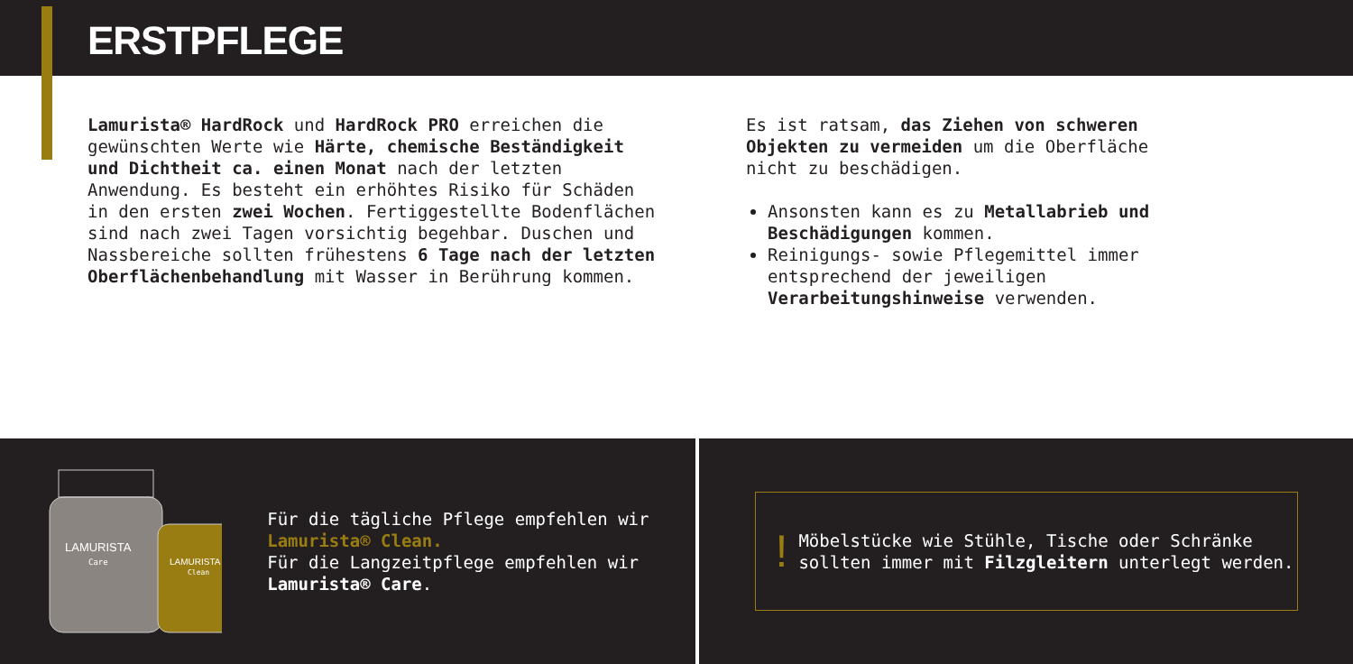ERSTPFLEGE
Lamurista® HardRock und HardRock PRO erreichen die gewünschten Werte wie Härte, chemische Beständigkeit und Dichtheit ca. einen Monat nach der letzten Anwendung. Es besteht ein erhöhtes Risiko für Schäden in den ersten zwei Wochen. Fertiggestellte Bodenflächen sind nach zwei Tagen vorsichtig begehbar. Duschen und Nassbereiche sollten frühestens 6 Tage nach der letzten Oberflächenbehandlung mit Wasser in Berührung kommen.
Es ist ratsam, das Ziehen von schweren Objekten zu vermeiden um die Oberfläche nicht zu beschädigen.
Ansonsten kann es zu Metallabrieb und Beschädigungen kommen.
Reinigungs- sowie Pflegemittel immer entsprechend der jeweiligen Verarbeitungshinweise verwenden.
LAMURISTA
Care
LAMURISTA
Clean
Für die tägliche Pflege empfehlen wir Lamurista® Clean.
Für die Langzeitpflege empfehlen wir Lamurista® Care.
!
Möbelstücke wie Stühle, Tische oder Schränke sollten immer mit Filzgleitern unterlegt werden.